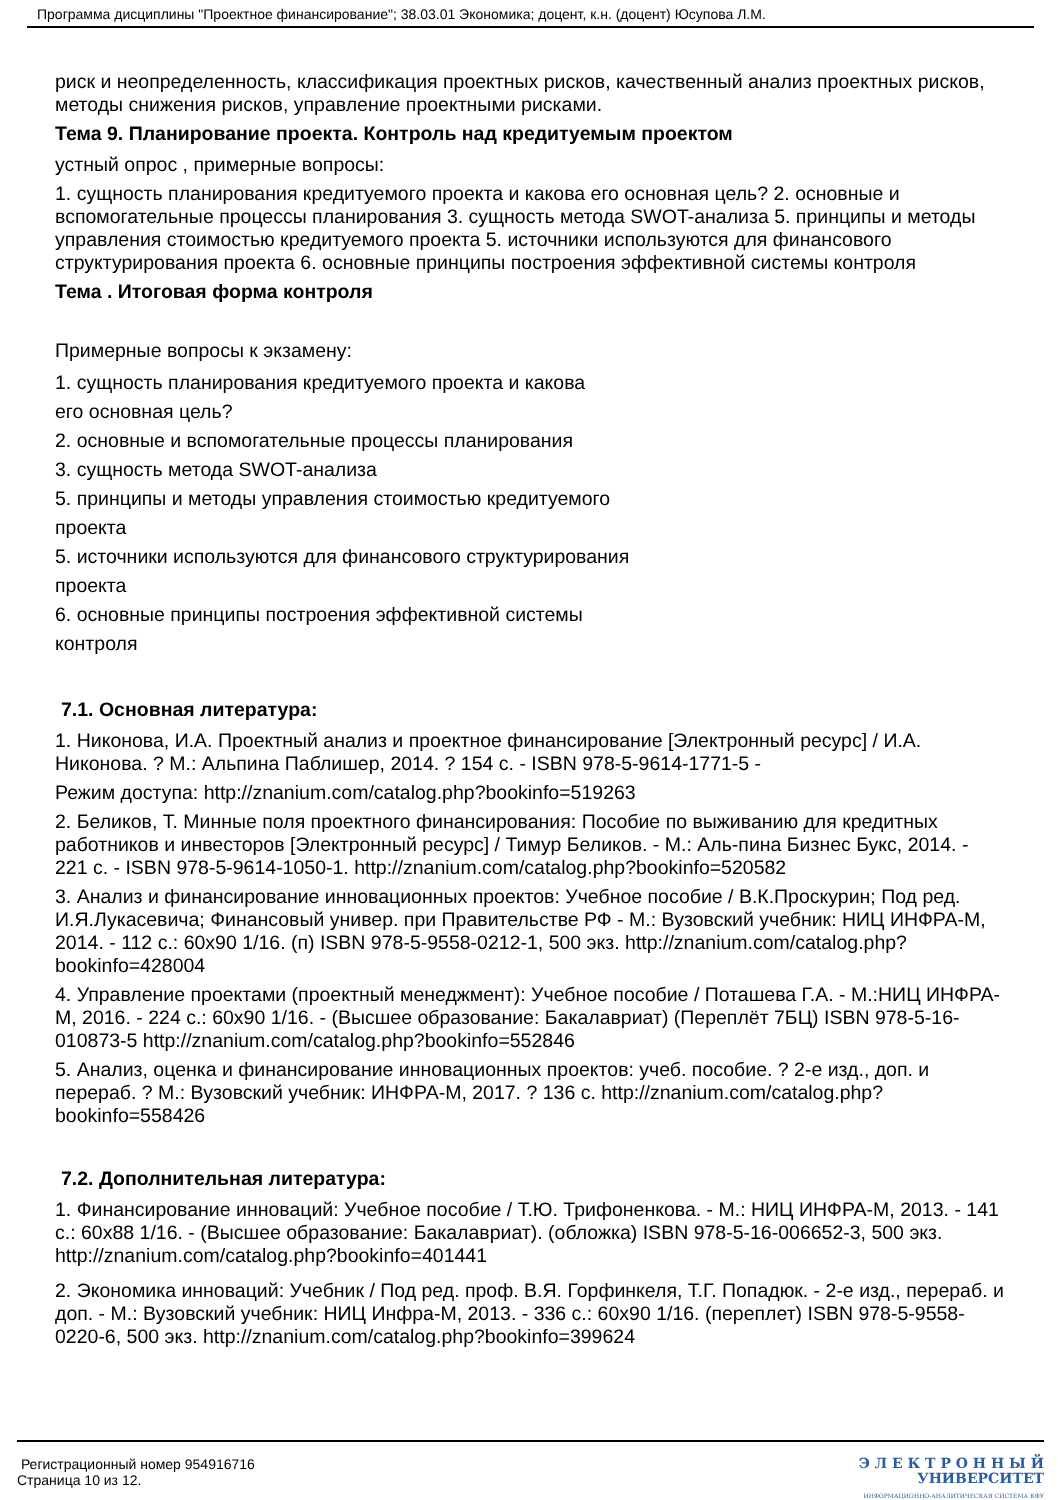Программа дисциплины "Проектное финансирование"; 38.03.01 Экономика; доцент, к.н. (доцент) Юсупова Л.М.
риск и неопределенность, классификация проектных рисков, качественный анализ проектных рисков, методы снижения рисков, управление проектными рисками.
Тема 9. Планирование проекта. Контроль над кредитуемым проектом
устный опрос , примерные вопросы:
1. сущность планирования кредитуемого проекта и какова его основная цель? 2. основные и вспомогательные процессы планирования 3. сущность метода SWOT-анализа 5. принципы и методы управления стоимостью кредитуемого проекта 5. источники используются для финансового структурирования проекта 6. основные принципы построения эффективной системы контроля
Тема . Итоговая форма контроля
Примерные вопросы к экзамену:
1. сущность планирования кредитуемого проекта и какова
его основная цель?
2. основные и вспомогательные процессы планирования
3. сущность метода SWOT-анализа
5. принципы и методы управления стоимостью кредитуемого
проекта
5. источники используются для финансового структурирования
проекта
6. основные принципы построения эффективной системы
контроля
7.1. Основная литература:
1. Никонова, И.А. Проектный анализ и проектное финансирование [Электронный ресурс] / И.А. Никонова. ? М.: Альпина Паблишер, 2014. ? 154 с. - ISBN 978-5-9614-1771-5 -
Режим доступа: http://znanium.com/catalog.php?bookinfo=519263
2. Беликов, Т. Минные поля проектного финансирования: Пособие по выживанию для кредитных работников и инвесторов [Электронный ресурс] / Тимур Беликов. - М.: Аль-пина Бизнес Букс, 2014. - 221 с. - ISBN 978-5-9614-1050-1. http://znanium.com/catalog.php?bookinfo=520582
3. Анализ и финансирование инновационных проектов: Учебное пособие / В.К.Проскурин; Под ред. И.Я.Лукасевича; Финансовый универ. при Правительстве РФ - М.: Вузовский учебник: НИЦ ИНФРА-М, 2014. - 112 с.: 60x90 1/16. (п) ISBN 978-5-9558-0212-1, 500 экз. http://znanium.com/catalog.php?bookinfo=428004
4. Управление проектами (проектный менеджмент): Учебное пособие / Поташева Г.А. - М.:НИЦ ИНФРА-М, 2016. - 224 с.: 60x90 1/16. - (Высшее образование: Бакалавриат) (Переплёт 7БЦ) ISBN 978-5-16-010873-5 http://znanium.com/catalog.php?bookinfo=552846
5. Анализ, оценка и финансирование инновационных проектов: учеб. пособие. ? 2-е изд., доп. и перераб. ? М.: Вузовский учебник: ИНФРА-М, 2017. ? 136 с. http://znanium.com/catalog.php?bookinfo=558426
7.2. Дополнительная литература:
1. Финансирование инноваций: Учебное пособие / Т.Ю. Трифоненкова. - М.: НИЦ ИНФРА-М, 2013. - 141 с.: 60x88 1/16. - (Высшее образование: Бакалавриат). (обложка) ISBN 978-5-16-006652-3, 500 экз. http://znanium.com/catalog.php?bookinfo=401441
2. Экономика инноваций: Учебник / Под ред. проф. В.Я. Горфинкеля, Т.Г. Попадюк. - 2-е изд., перераб. и доп. - М.: Вузовский учебник: НИЦ Инфра-М, 2013. - 336 с.: 60x90 1/16. (переплет) ISBN 978-5-9558-0220-6, 500 экз. http://znanium.com/catalog.php?bookinfo=399624
Регистрационный номер 954916716
Страница 10 из 12.
Э Л Е К Т Р О Н Н Ы Й
УНИВЕРСИТЕТ
ИНФОРМАЦИОННО-АНАЛИТИЧЕСКАЯ СИСТЕМА КФУ